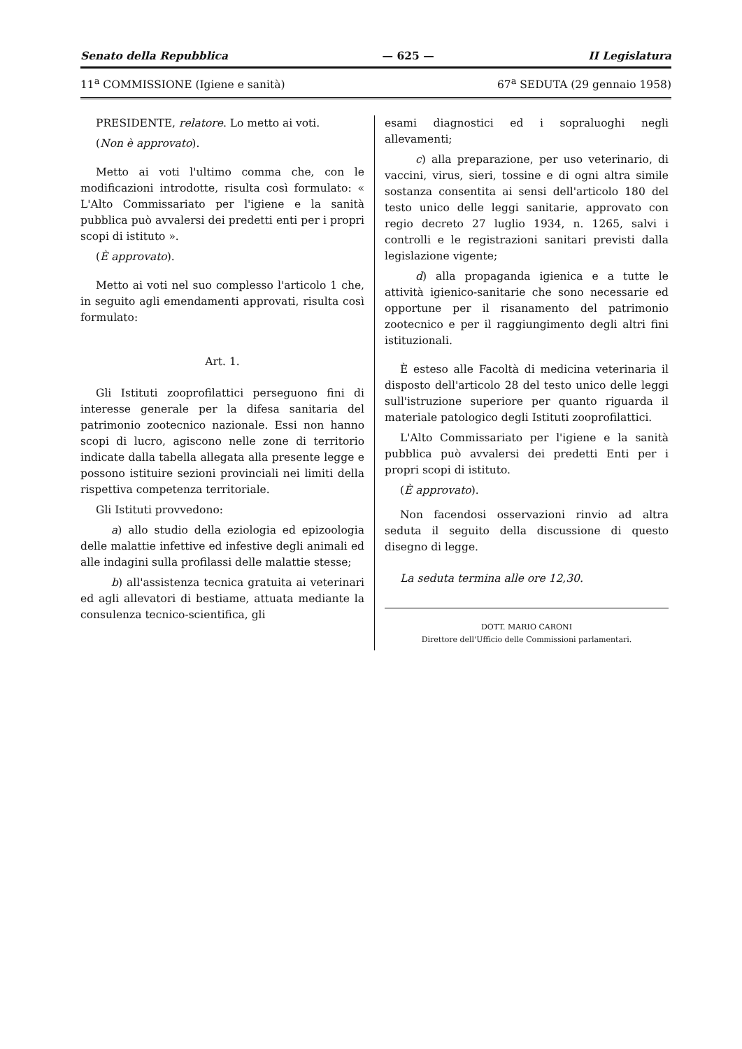Senato della Repubblica — 625 — II Legislatura
11<sup>a</sup> COMMISSIONE (Igiene e sanità) 67<sup>a</sup> SEDUTA (29 gennaio 1958)
PRESIDENTE, relatore. Lo metto ai voti.
(Non è approvato).
Metto ai voti l'ultimo comma che, con le modificazioni introdotte, risulta così formulato: « L'Alto Commissariato per l'igiene e la sanità pubblica può avvalersi dei predetti enti per i propri scopi di istituto ».
(È approvato).
Metto ai voti nel suo complesso l'articolo 1 che, in seguito agli emendamenti approvati, risulta così formulato:
Art. 1.
Gli Istituti zooprofilattici perseguono fini di interesse generale per la difesa sanitaria del patrimonio zootecnico nazionale. Essi non hanno scopi di lucro, agiscono nelle zone di territorio indicate dalla tabella allegata alla presente legge e possono istituire sezioni provinciali nei limiti della rispettiva competenza territoriale.
Gli Istituti provvedono:
a) allo studio della eziologia ed epizoologia delle malattie infettive ed infestive degli animali ed alle indagini sulla profilassi delle malattie stesse;
b) all'assistenza tecnica gratuita ai veterinari ed agli allevatori di bestiame, attuata mediante la consulenza tecnico-scientifica, gli
esami diagnostici ed i sopraluoghi negli allevamenti;
c) alla preparazione, per uso veterinario, di vaccini, virus, sieri, tossine e di ogni altra simile sostanza consentita ai sensi dell'articolo 180 del testo unico delle leggi sanitarie, approvato con regio decreto 27 luglio 1934, n. 1265, salvi i controlli e le registrazioni sanitari previsti dalla legislazione vigente;
d) alla propaganda igienica e a tutte le attività igienico-sanitarie che sono necessarie ed opportune per il risanamento del patrimonio zootecnico e per il raggiungimento degli altri fini istituzionali.
È esteso alle Facoltà di medicina veterinaria il disposto dell'articolo 28 del testo unico delle leggi sull'istruzione superiore per quanto riguarda il materiale patologico degli Istituti zooprofilattici.
L'Alto Commissariato per l'igiene e la sanità pubblica può avvalersi dei predetti Enti per i propri scopi di istituto.
(È approvato).
Non facendosi osservazioni rinvio ad altra seduta il seguito della discussione di questo disegno di legge.
La seduta termina alle ore 12,30.
DOTT. MARIO CARONI
Direttore dell'Ufficio delle Commissioni parlamentari.